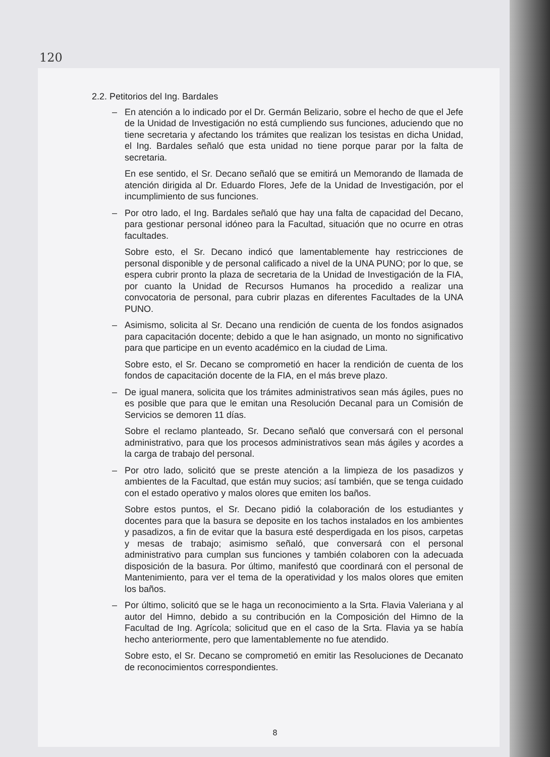120
2.2. Petitorios del Ing. Bardales
– En atención a lo indicado por el Dr. Germán Belizario, sobre el hecho de que el Jefe de la Unidad de Investigación no está cumpliendo sus funciones, aduciendo que no tiene secretaria y afectando los trámites que realizan los tesistas en dicha Unidad, el Ing. Bardales señaló que esta unidad no tiene porque parar por la falta de secretaria.
En ese sentido, el Sr. Decano señaló que se emitirá un Memorando de llamada de atención dirigida al Dr. Eduardo Flores, Jefe de la Unidad de Investigación, por el incumplimiento de sus funciones.
– Por otro lado, el Ing. Bardales señaló que hay una falta de capacidad del Decano, para gestionar personal idóneo para la Facultad, situación que no ocurre en otras facultades.
Sobre esto, el Sr. Decano indicó que lamentablemente hay restricciones de personal disponible y de personal calificado a nivel de la UNA PUNO; por lo que, se espera cubrir pronto la plaza de secretaria de la Unidad de Investigación de la FIA, por cuanto la Unidad de Recursos Humanos ha procedido a realizar una convocatoria de personal, para cubrir plazas en diferentes Facultades de la UNA PUNO.
– Asimismo, solicita al Sr. Decano una rendición de cuenta de los fondos asignados para capacitación docente; debido a que le han asignado, un monto no significativo para que participe en un evento académico en la ciudad de Lima.
Sobre esto, el Sr. Decano se comprometió en hacer la rendición de cuenta de los fondos de capacitación docente de la FIA, en el más breve plazo.
– De igual manera, solicita que los trámites administrativos sean más ágiles, pues no es posible que para que le emitan una Resolución Decanal para un Comisión de Servicios se demoren 11 días.
Sobre el reclamo planteado, Sr. Decano señaló que conversará con el personal administrativo, para que los procesos administrativos sean más ágiles y acordes a la carga de trabajo del personal.
– Por otro lado, solicitó que se preste atención a la limpieza de los pasadizos y ambientes de la Facultad, que están muy sucios; así también, que se tenga cuidado con el estado operativo y malos olores que emiten los baños.
Sobre estos puntos, el Sr. Decano pidió la colaboración de los estudiantes y docentes para que la basura se deposite en los tachos instalados en los ambientes y pasadizos, a fin de evitar que la basura esté desperdigada en los pisos, carpetas y mesas de trabajo; asimismo señaló, que conversará con el personal administrativo para cumplan sus funciones y también colaboren con la adecuada disposición de la basura. Por último, manifestó que coordinará con el personal de Mantenimiento, para ver el tema de la operatividad y los malos olores que emiten los baños.
– Por último, solicitó que se le haga un reconocimiento a la Srta. Flavia Valeriana y al autor del Himno, debido a su contribución en la Composición del Himno de la Facultad de Ing. Agrícola; solicitud que en el caso de la Srta. Flavia ya se había hecho anteriormente, pero que lamentablemente no fue atendido.
Sobre esto, el Sr. Decano se comprometió en emitir las Resoluciones de Decanato de reconocimientos correspondientes.
8